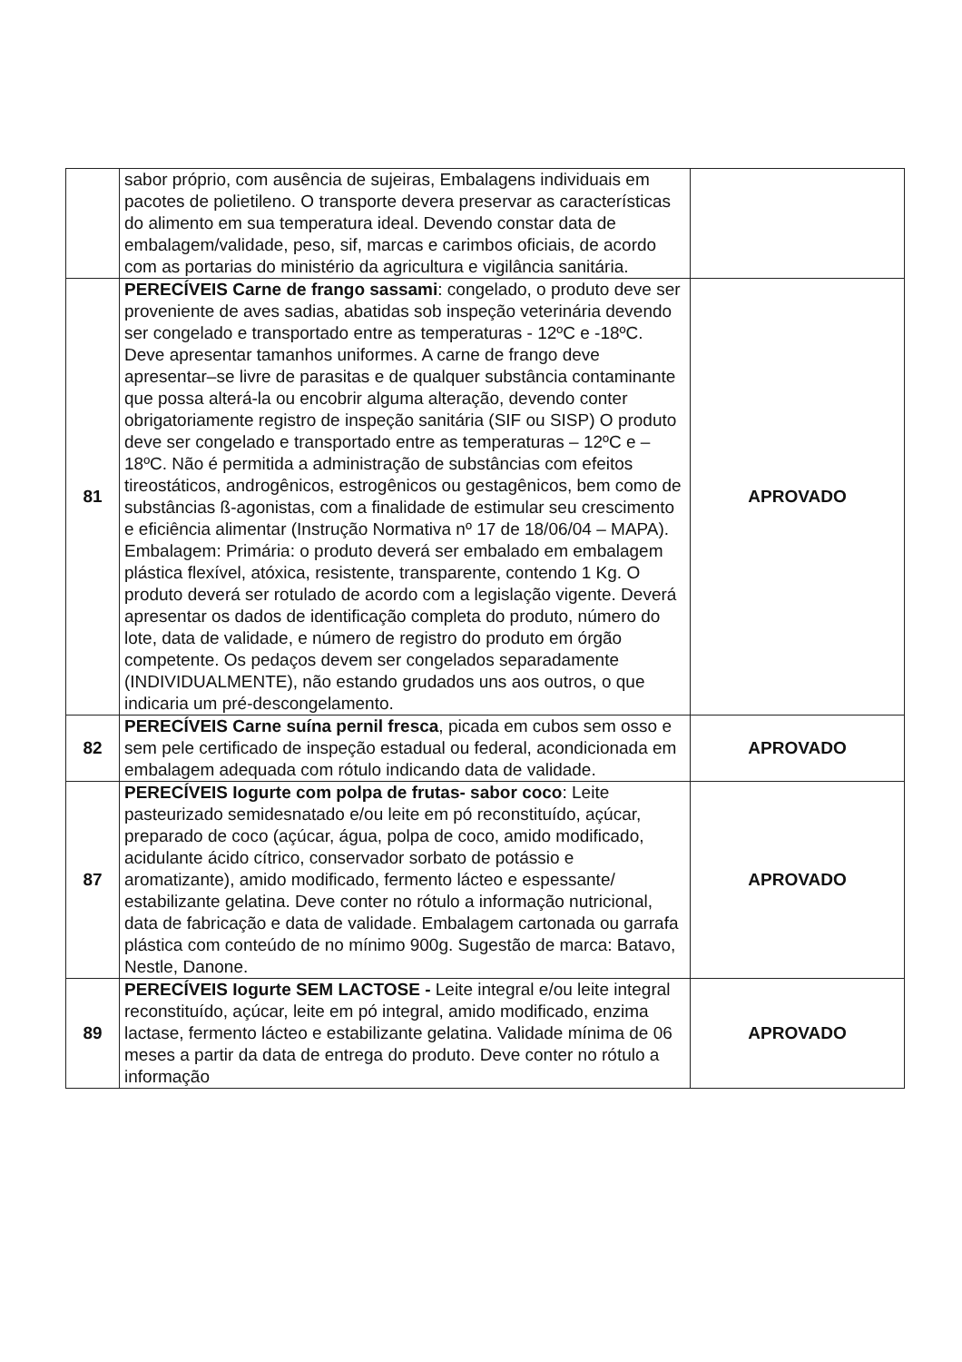| | sabor próprio, com ausência de sujeiras, Embalagens individuais em pacotes de polietileno. O transporte devera preservar as características do alimento em sua temperatura ideal. Devendo constar data de embalagem/validade, peso, sif, marcas e carimbos oficiais, de acordo com as portarias do ministério da agricultura e vigilância sanitária. | |
| 81 | PERECÍVEIS Carne de frango sassami : congelado, o produto deve ser proveniente de aves sadias, abatidas sob inspeção veterinária devendo ser congelado e transportado entre as temperaturas - 12ºC e -18ºC. Deve apresentar tamanhos uniformes. A carne de frango deve apresentar–se livre de parasitas e de qualquer substância contaminante que possa alterá-la ou encobrir alguma alteração, devendo conter obrigatoriamente registro de inspeção sanitária (SIF ou SISP) O produto deve ser congelado e transportado entre as temperaturas – 12ºC e – 18ºC. Não é permitida a administração de substâncias com efeitos tireostáticos, androgênicos, estrogênicos ou gestagênicos, bem como de substâncias ß-agonistas, com a finalidade de estimular seu crescimento e eficiência alimentar (Instrução Normativa nº 17 de 18/06/04 – MAPA). Embalagem: Primária: o produto deverá ser embalado em embalagem plástica flexível, atóxica, resistente, transparente, contendo 1 Kg. O produto deverá ser rotulado de acordo com a legislação vigente. Deverá apresentar os dados de identificação completa do produto, número do lote, data de validade, e número de registro do produto em órgão competente. Os pedaços devem ser congelados separadamente (INDIVIDUALMENTE), não estando grudados uns aos outros, o que indicaria um pré-descongelamento. | APROVADO |
| 82 | PERECÍVEIS Carne suína pernil fresca , picada em cubos sem osso e sem pele certificado de inspeção estadual ou federal, acondicionada em embalagem adequada com rótulo indicando data de validade. | APROVADO |
| 87 | PERECÍVEIS Iogurte com polpa de frutas- sabor coco : Leite pasteurizado semidesnatado e/ou leite em pó reconstituído, açúcar, preparado de coco (açúcar, água, polpa de coco, amido modificado, acidulante ácido cítrico, conservador sorbato de potássio e aromatizante), amido modificado, fermento lácteo e espessante/ estabilizante gelatina. Deve conter no rótulo a informação nutricional, data de fabricação e data de validade. Embalagem cartonada ou garrafa plástica com conteúdo de no mínimo 900g. Sugestão de marca: Batavo, Nestle, Danone. | APROVADO |
| 89 | PERECÍVEIS Iogurte SEM LACTOSE - Leite integral e/ou leite integral reconstituído, açúcar, leite em pó integral, amido modificado, enzima lactase, fermento lácteo e estabilizante gelatina. Validade mínima de 06 meses a partir da data de entrega do produto. Deve conter no rótulo a informação | APROVADO |